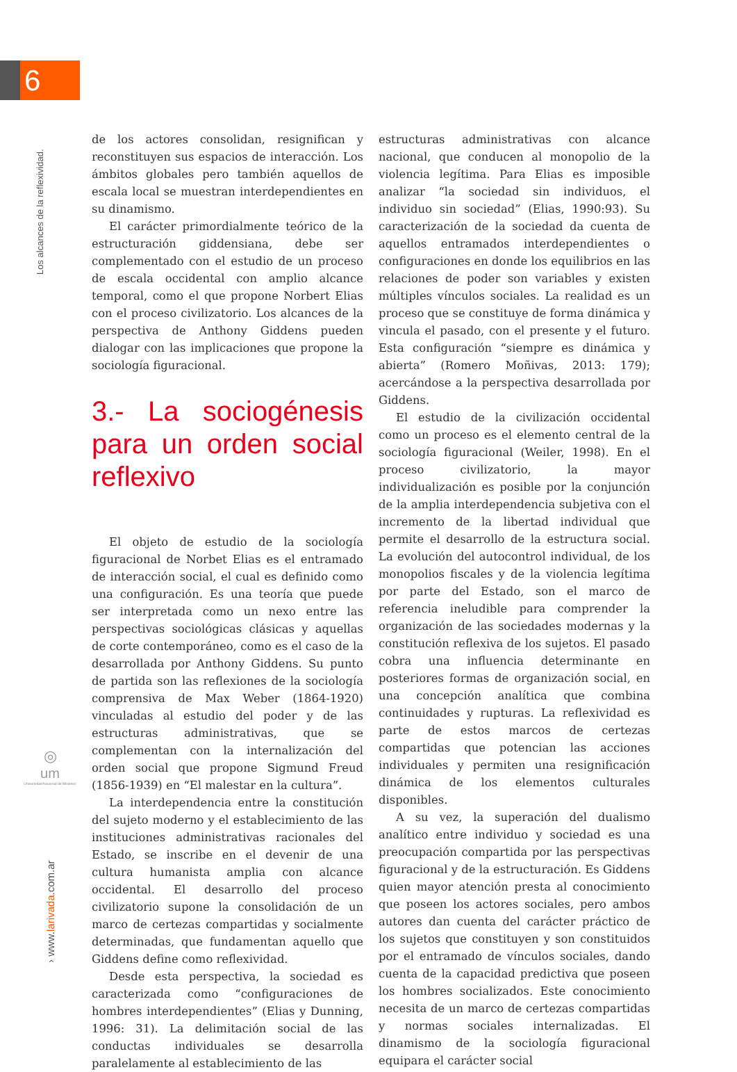6
Los alcances de la reflexividad.
◎
um
Universidad Nacional de Misiones
› www.larivada.com.ar
de los actores consolidan, resignifican y reconstituyen sus espacios de interacción. Los ámbitos globales pero también aquellos de escala local se muestran interdependientes en su dinamismo.
El carácter primordialmente teórico de la estructuración giddensiana, debe ser complementado con el estudio de un proceso de escala occidental con amplio alcance temporal, como el que propone Norbert Elias con el proceso civilizatorio. Los alcances de la perspectiva de Anthony Giddens pueden dialogar con las implicaciones que propone la sociología figuracional.
3.- La sociogénesis para un orden social reflexivo
El objeto de estudio de la sociología figuracional de Norbet Elias es el entramado de interacción social, el cual es definido como una configuración. Es una teoría que puede ser interpretada como un nexo entre las perspectivas sociológicas clásicas y aquellas de corte contemporáneo, como es el caso de la desarrollada por Anthony Giddens. Su punto de partida son las reflexiones de la sociología comprensiva de Max Weber (1864-1920) vinculadas al estudio del poder y de las estructuras administrativas, que se complementan con la internalización del orden social que propone Sigmund Freud (1856-1939) en “El malestar en la cultura”.
La interdependencia entre la constitución del sujeto moderno y el establecimiento de las instituciones administrativas racionales del Estado, se inscribe en el devenir de una cultura humanista amplia con alcance occidental. El desarrollo del proceso civilizatorio supone la consolidación de un marco de certezas compartidas y socialmente determinadas, que fundamentan aquello que Giddens define como reflexividad.
Desde esta perspectiva, la sociedad es caracterizada como “configuraciones de hombres interdependientes” (Elias y Dunning, 1996: 31). La delimitación social de las conductas individuales se desarrolla paralelamente al establecimiento de las
estructuras administrativas con alcance nacional, que conducen al monopolio de la violencia legítima. Para Elias es imposible analizar “la sociedad sin individuos, el individuo sin sociedad” (Elias, 1990:93). Su caracterización de la sociedad da cuenta de aquellos entramados interdependientes o configuraciones en donde los equilibrios en las relaciones de poder son variables y existen múltiples vínculos sociales. La realidad es un proceso que se constituye de forma dinámica y vincula el pasado, con el presente y el futuro. Esta configuración “siempre es dinámica y abierta” (Romero Moñivas, 2013: 179); acercándose a la perspectiva desarrollada por Giddens.
El estudio de la civilización occidental como un proceso es el elemento central de la sociología figuracional (Weiler, 1998). En el proceso civilizatorio, la mayor individualización es posible por la conjunción de la amplia interdependencia subjetiva con el incremento de la libertad individual que permite el desarrollo de la estructura social. La evolución del autocontrol individual, de los monopolios fiscales y de la violencia legítima por parte del Estado, son el marco de referencia ineludible para comprender la organización de las sociedades modernas y la constitución reflexiva de los sujetos. El pasado cobra una influencia determinante en posteriores formas de organización social, en una concepción analítica que combina continuidades y rupturas. La reflexividad es parte de estos marcos de certezas compartidas que potencian las acciones individuales y permiten una resignificación dinámica de los elementos culturales disponibles.
A su vez, la superación del dualismo analítico entre individuo y sociedad es una preocupación compartida por las perspectivas figuracional y de la estructuración. Es Giddens quien mayor atención presta al conocimiento que poseen los actores sociales, pero ambos autores dan cuenta del carácter práctico de los sujetos que constituyen y son constituidos por el entramado de vínculos sociales, dando cuenta de la capacidad predictiva que poseen los hombres socializados. Este conocimiento necesita de un marco de certezas compartidas y normas sociales internalizadas. El dinamismo de la sociología figuracional equipara el carácter social